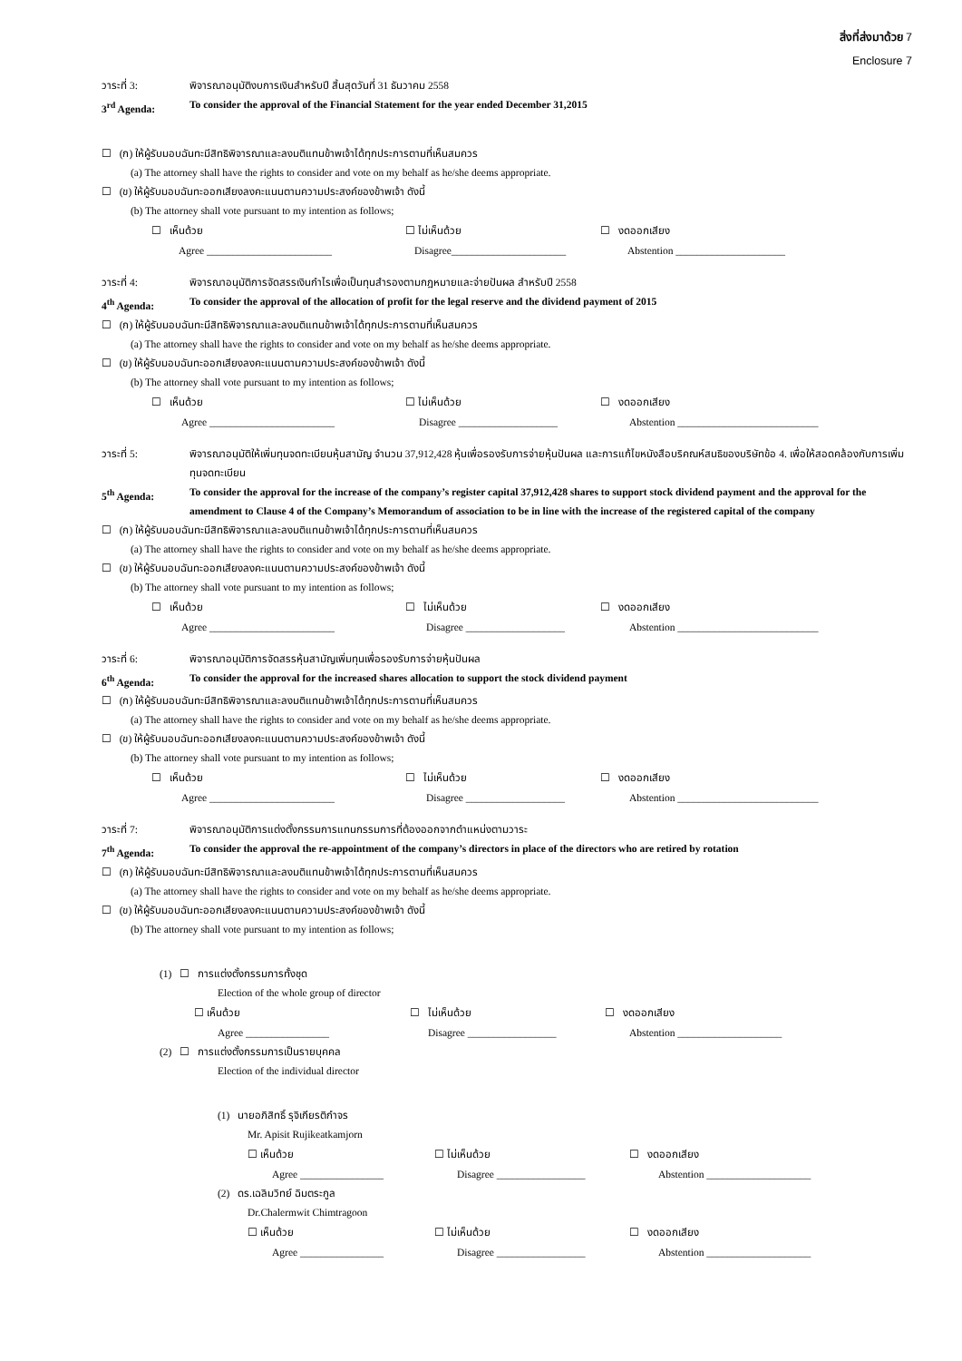สิ่งที่ส่งมาด้วย 7
Enclosure 7
วาระที่ 3: พิจารณาอนุมัติงบการเงินสำหรับปี สิ้นสุดวันที่ 31 ธันวาคม 2558
3<sup>rd</sup> Agenda: To consider the approval of the Financial Statement for the year ended December 31,2015
☐ (ก) ให้ผู้รับมอบฉันทะมีสิทธิพิจารณาและลงมติแทนข้าพเจ้าได้ทุกประการตามที่เห็นสมควร
(a) The attorney shall have the rights to consider and vote on my behalf as he/she deems appropriate.
☐ (ข) ให้ผู้รับมอบฉันทะออกเสียงลงคะแนนตามความประสงค์ของข้าพเจ้า ดังนี้
(b) The attorney shall vote pursuant to my intention as follows;
☐ เห็นด้วย ☐ ไม่เห็นด้วย ☐ งดออกเสียง
Agree ________________________ Disagree______________________ Abstention _____________________
วาระที่ 4: พิจารณาอนุมัติการจัดสรรเงินกำไรเพื่อเป็นทุนสำรองตามกฎหมายและจ่ายปันผล สำหรับปี 2558
4<sup>th</sup> Agenda: To consider the approval of the allocation of profit for the legal reserve and the dividend payment of 2015
☐ (ก) ให้ผู้รับมอบฉันทะมีสิทธิพิจารณาและลงมติแทนข้าพเจ้าได้ทุกประการตามที่เห็นสมควร
(a) The attorney shall have the rights to consider and vote on my behalf as he/she deems appropriate.
☐ (ข) ให้ผู้รับมอบฉันทะออกเสียงลงคะแนนตามความประสงค์ของข้าพเจ้า ดังนี้
(b) The attorney shall vote pursuant to my intention as follows;
☐ เห็นด้วย ☐ ไม่เห็นด้วย ☐ งดออกเสียง
Agree ________________________ Disagree ___________________ Abstention ___________________________
วาระที่ 5: พิจารณาอนุมัติให้เพิ่มทุนจดทะเบียนหุ้นสามัญ จำนวน 37,912,428 หุ้นเพื่อรองรับการจ่ายหุ้นปันผล และการแก้ไขหนังสือบริคณห์สนธิของบริษัทข้อ 4. เพื่อให้สอดคล้องกับการเพิ่มทุนจดทะเบียน
5<sup>th</sup> Agenda: To consider the approval for the increase of the company’s register capital 37,912,428 shares to support stock dividend payment and the approval for the amendment to Clause 4 of the Company’s Memorandum of association to be in line with the increase of the registered capital of the company
☐ (ก) ให้ผู้รับมอบฉันทะมีสิทธิพิจารณาและลงมติแทนข้าพเจ้าได้ทุกประการตามที่เห็นสมควร
(a) The attorney shall have the rights to consider and vote on my behalf as he/she deems appropriate.
☐ (ข) ให้ผู้รับมอบฉันทะออกเสียงลงคะแนนตามความประสงค์ของข้าพเจ้า ดังนี้
(b) The attorney shall vote pursuant to my intention as follows;
☐ เห็นด้วย ☐ ไม่เห็นด้วย ☐ งดออกเสียง
Agree ________________________ Disagree ___________________ Abstention ___________________________
วาระที่ 6: พิจารณาอนุมัติการจัดสรรหุ้นสามัญเพิ่มทุนเพื่อรองรับการจ่ายหุ้นปันผล
6<sup>th</sup> Agenda: To consider the approval for the increased shares allocation to support the stock dividend payment
☐ (ก) ให้ผู้รับมอบฉันทะมีสิทธิพิจารณาและลงมติแทนข้าพเจ้าได้ทุกประการตามที่เห็นสมควร
(a) The attorney shall have the rights to consider and vote on my behalf as he/she deems appropriate.
☐ (ข) ให้ผู้รับมอบฉันทะออกเสียงลงคะแนนตามความประสงค์ของข้าพเจ้า ดังนี้
(b) The attorney shall vote pursuant to my intention as follows;
☐ เห็นด้วย ☐ ไม่เห็นด้วย ☐ งดออกเสียง
Agree ________________________ Disagree ___________________ Abstention ___________________________
วาระที่ 7: พิจารณาอนุมัติการแต่งตั้งกรรมการแทนกรรมการที่ต้องออกจากตำแหน่งตามวาระ
7<sup>th</sup> Agenda: To consider the approval the re-appointment of the company’s directors in place of the directors who are retired by rotation
☐ (ก) ให้ผู้รับมอบฉันทะมีสิทธิพิจารณาและลงมติแทนข้าพเจ้าได้ทุกประการตามที่เห็นสมควร
(a) The attorney shall have the rights to consider and vote on my behalf as he/she deems appropriate.
☐ (ข) ให้ผู้รับมอบฉันทะออกเสียงลงคะแนนตามความประสงค์ของข้าพเจ้า ดังนี้
(b) The attorney shall vote pursuant to my intention as follows;
(1) ☐ การแต่งตั้งกรรมการทั้งชุด
Election of the whole group of director
☐ เห็นด้วย ☐ ไม่เห็นด้วย ☐ งดออกเสียง
Agree ________________ Disagree _________________ Abstention ____________________
(2) ☐ การแต่งตั้งกรรมการเป็นรายบุคคล
Election of the individual director
(1) นายอภิสิทธิ์ รุจิเกียรติกำจร
Mr. Apisit Rujikeatkamjorn
☐ เห็นด้วย ☐ ไม่เห็นด้วย ☐ งดออกเสียง
Agree ________________ Disagree _________________ Abstention ____________________
(2) ดร.เฉลิมวิทย์ ฉิมตระกูล
Dr.Chalermwit Chimtragoon
☐ เห็นด้วย ☐ ไม่เห็นด้วย ☐ งดออกเสียง
Agree ________________ Disagree _________________ Abstention ____________________